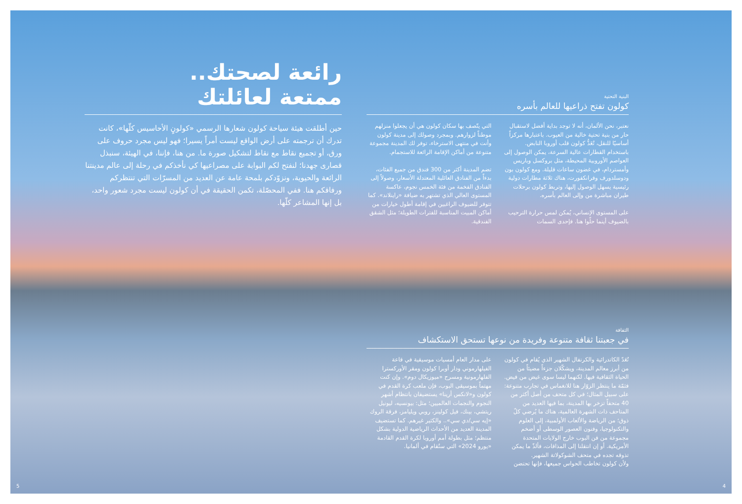رائعة لصحتك..
ممتعة لعائلتك
حين أطلقت هيئة سياحة كولون شعارها الرسمي «كولونٍ الأحاسيس كلّها»، كانت تدرك أن ترجمته على أرض الواقع ليست أمراً يسيرا؛ فهو ليس مجرد حروف على ورق، أو تجميع نقاط مع نقاط لتشكيل صورة ما. من هنا، فإننا، في الهيئة، سنبذل قصارى جهدنا؛ لنفتح لكم البوابة على مصراعيها كي نأخذكم في رحلة إلى عالم مدينتنا الرائعة والحيوية، ونزوّدكم بلمحة عامة عن العديد من المسرّات التي تنتظركم ورفاقكم هنا. ففي المحصّلة، تكمن الحقيقة في أن كولون ليست مجرد شعور واحد، بل إنها المشاعر كلّها.
البنية التحتية
كولون تفتح ذراعيها للعالم بأسره
نعتبر، نحن الألمان، أنه لا توجد بداية أفضل لاستقبال حار من بنية تحتية خالية من العيوب. باعتبارها مركزاً أساسيًا للنقل، تُعَدُّ كولون قلب أوروبا النابض. باستخدام القطارات عالية السرعة، يمكن الوصول إلى العواصم الأوروبية المحيطة، مثل بروكسل وباريس وأمستردام، في غضون ساعات قليلة. ومع كولون بون ودوسلدورف وفرانكفورت، هناك ثلاثة مطارات دولية رئيسية يسهل الوصول إليها، وتربط كولون برحلات طيران مباشرة من وإلى العالم بأسره.
على المستوى الإنساني، يُمكن لمس حرارة الترحيب بالضيوف أينما حلّوا هنا. فإحدى السمات
التي يتّصف بها سكان كولون هي أن يجعلوا منزلهم موطناً لزوارهم. وبمجرد وصولك إلى مدينة كولون وأنت في منتهى الاسترخاء، توفر لك المدينة مجموعة متنوعة من أماكن الإقامة الرائعة للاستجمام.
تضم المدينة أكثر من 300 فندق من جميع الفئات، بدءاً من الفنادق العائلية المعتدلة الأسعار، وصولاً إلى الفنادق الفخمة من فئة الخمس نجوم، عاكسة المستوى العالي الذي تشتهر به ضيافة «راينلاند». كما تتوفر للضيوف الراغبين في إقامة أطول خيارات من أماكن المبيت المناسبة للفترات الطويلة؛ مثل الشقق الفندقية.
الثقافة
في جعبتنا ثقافة متنوعة وفريدة من نوعها تستحق الاستكشاف
تُعَدّ الكاتدرائية والكرنفال الشهير الذي يُقام في كولون من أبرز معالم المدينة، ويشكّلان جزءاً مضيئاً من الحياة الثقافية فيها. لكنهما ليسا سوى غيض من فيض. فثمّة ما ينتظر الزوّار هنا للانغماس في تجارب متنوعة: على سبيل المثال؛ في كل متحف من أصل أكثر من 40 متحفاً تزخر بها المدينة، بما فيها العديد من المتاحف ذات الشهرة العالمية، هناك ما يُرضي كلّ ذوق؛ من الرياضة والألعاب الأولمبية، إلى العلوم والتكنولوجيا، وفنون العصور الوسطى أو أضخم مجموعة من فن البوب خارج الولايات المتحدة الأمريكية. أو إن انتقلنا إلى المذاقات، فألذّ ما يمكن تذوقه تجده في متحف الشوكولاتة الشهير.
ولأن كولون تخاطب الحواس جميعها، فإنها تحتضن
على مدار العام أمسيات موسيقية في قاعة الفيلهارموني ودار أوبرا كولون ومقر الأوركسترا الفلهارمونية ومسرح «ميوزيكال دوم». وإن كنت مهتماً بموسيقى البوب، فإن ملعب كرة القدم في كولون و«لانكس أرينا» يستضيفان بانتظام أشهر النجوم والنجمات العالميين؛ مثل: بيونسيه، ليونيل ريتشي، بينك، فيل كولينز، روبي ويليامز، فرقة الروك «إيه سي/دي سي».. والكثير غيرهم. كما تستضيف المدينة العديد من الأحداث الرياضية الدولية بشكل منتظم؛ مثل بطولة أمم أوروبا لكرة القدم القادمة «يورو 2024» التي ستُقام في ألمانيا.
5 4